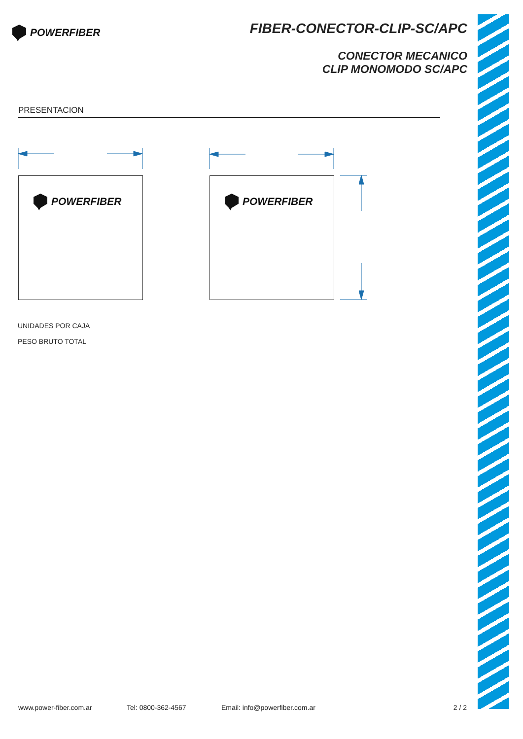POWERFIBER
FIBER-CONECTOR-CLIP-SC/APC
CONECTOR MECANICO
CLIP MONOMODO SC/APC
PRESENTACION
POWERFIBER POWERFIBER
UNIDADES POR CAJA
PESO BRUTO TOTAL
www.power-fiber.com.ar Tel: 0800-362-4567 Email: info@powerfiber.com.ar 2 / 2